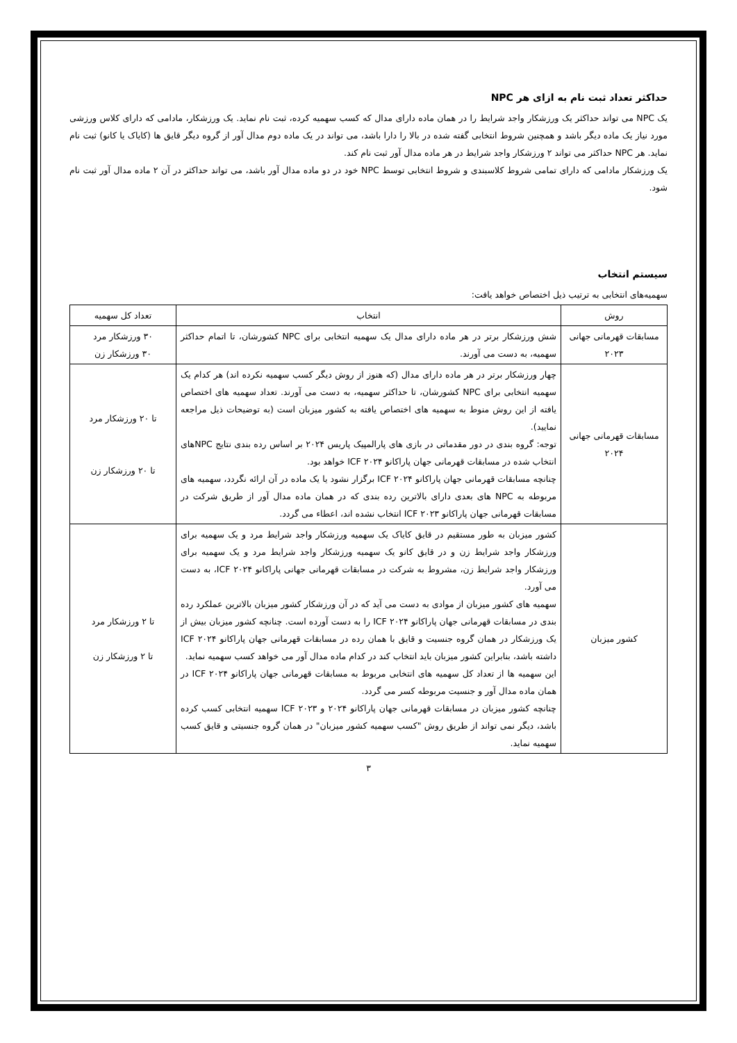حداکثر تعداد ثبت نام به ازای هر NPC
یک NPC می تواند حداکثر یک ورزشکار واجد شرایط را در همان ماده دارای مدال که کسب سهمیه کرده، ثبت نام نماید. یک ورزشکار، مادامی که دارای کلاس ورزشی مورد نیاز یک ماده دیگر باشد و همچنین شروط انتخابی گفته شده در بالا را دارا باشد، می تواند در یک ماده دوم مدال آور از گروه دیگر قایق ها (کایاک یا کانو) ثبت نام نماید. هر NPC حداکثر می تواند ۲ ورزشکار واجد شرایط در هر ماده مدال آور ثبت نام کند.
یک ورزشکار مادامی که دارای تمامی شروط کلاسبندی و شروط انتخابی توسط NPC خود در دو ماده مدال آور باشد، می تواند حداکثر در آن ۲ ماده مدال آور ثبت نام شود.
سیستم انتخاب
سهمیه‌های انتخابی به ترتیب ذیل اختصاص خواهد یافت:
| روش | انتخاب | تعداد کل سهمیه |
| --- | --- | --- |
| مسابقات قهرمانی جهانی ۲۰۲۳ | شش ورزشکار برتر در هر ماده دارای مدال یک سهمیه انتخابی برای NPC کشورشان، تا اتمام حداکثر سهمیه، به دست می آورند. | ۳۰ ورزشکار مرد ۳۰ ورزشکار زن |
| مسابقات قهرمانی جهانی ۲۰۲۴ | چهار ورزشکار برتر در هر ماده دارای مدال (که هنوز از روش دیگر کسب سهمیه نکرده اند) هر کدام یک سهمیه انتخابی برای NPC کشورشان، تا حداکثر سهمیه، به دست می آورند. تعداد سهمیه های اختصاص یافته از این روش منوط به سهمیه های اختصاص یافته به کشور میزبان است (به توضیحات ذیل مراجعه نمایید). توجه: گروه بندی در دور مقدماتی در بازی های پارالمپیک پاریس ۲۰۲۴ بر اساس رده بندی نتایج NPCهای انتخاب شده در مسابقات قهرمانی جهان پاراکانو ICF ۲۰۲۴ خواهد بود. چنانچه مسابقات قهرمانی جهان پاراکانو ICF ۲۰۲۴ برگزار نشود یا یک ماده در آن ارائه نگردد، سهمیه های مربوطه به NPC های بعدی دارای بالاترین رده بندی که در همان ماده مدال آور از طریق شرکت در مسابقات قهرمانی جهان پاراکانو ICF ۲۰۲۳ انتخاب نشده اند، اعطاء می گردد. | تا ۲۰ ورزشکار مرد تا ۲۰ ورزشکار زن |
| کشور میزبان | کشور میزبان به طور مستقیم در قایق کایاک یک سهمیه ورزشکار واجد شرایط مرد و یک سهمیه برای ورزشکار واجد شرایط زن و در قایق کانو یک سهمیه ورزشکار واجد شرایط مرد و یک سهمیه برای ورزشکار واجد شرایط زن، مشروط به شرکت در مسابقات قهرمانی جهانی پاراکانو ICF ۲۰۲۴، به دست می آورد. سهمیه های کشور میزبان از موادی به دست می آید که در آن ورزشکار کشور میزبان بالاترین عملکرد رده بندی در مسابقات قهرمانی جهان پاراکانو ICF ۲۰۲۴ را به دست آورده است. چنانچه کشور میزبان بیش از یک ورزشکار در همان گروه جنسیت و قایق با همان رده در مسابقات قهرمانی جهان پاراکانو ICF ۲۰۲۴ داشته باشد، بنابراین کشور میزبان باید انتخاب کند در کدام ماده مدال آور می خواهد کسب سهمیه نماید. این سهمیه ها از تعداد کل سهمیه های انتخابی مربوط به مسابقات قهرمانی جهان پاراکانو ICF ۲۰۲۴ در همان ماده مدال آور و جنسیت مربوطه کسر می گردد. چنانچه کشور میزبان در مسابقات قهرمانی جهان پاراکانو ۲۰۲۴ و ICF ۲۰۲۳ سهمیه انتخابی کسب کرده باشد، دیگر نمی تواند از طریق روش "کسب سهمیه کشور میزبان" در همان گروه جنسیتی و قایق کسب سهمیه نماید. | تا ۲ ورزشکار مرد تا ۲ ورزشکار زن |
۳